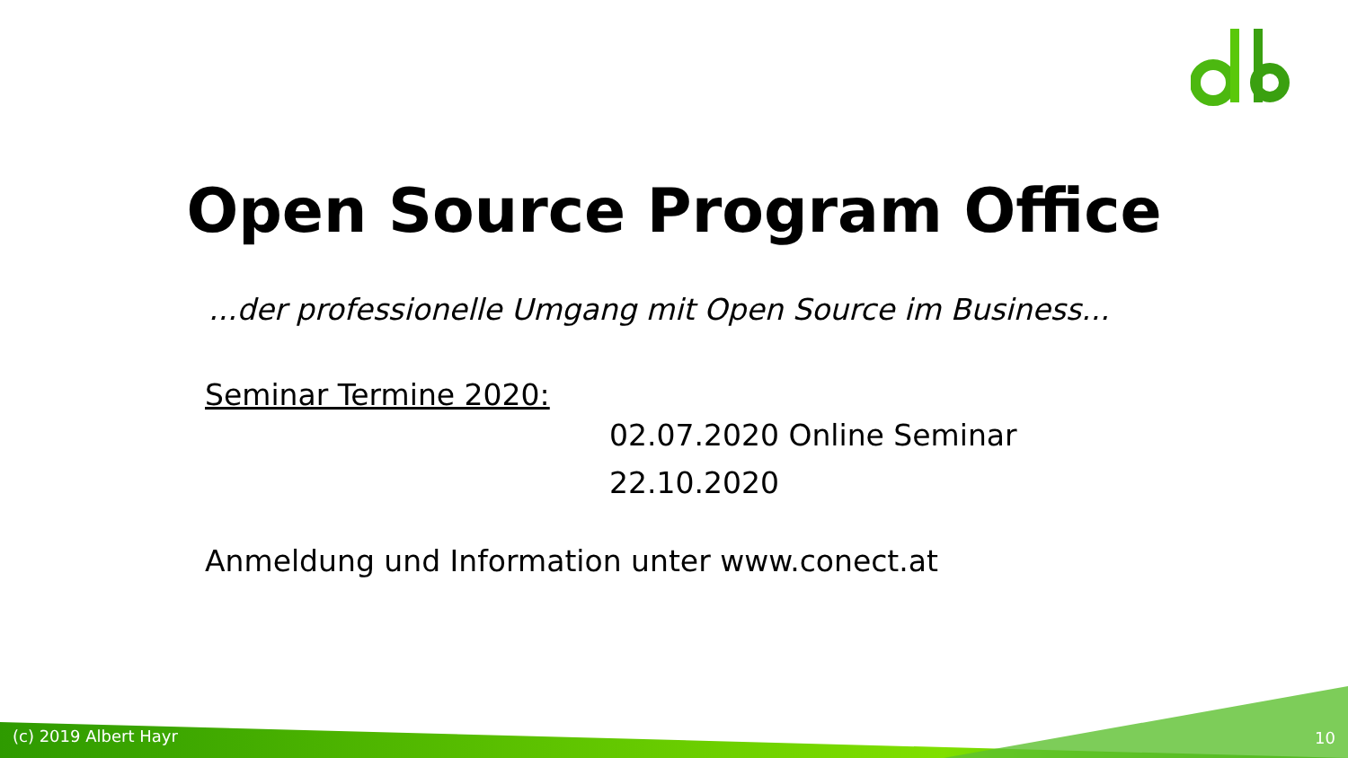Open Source Program Office
...der professionelle Umgang mit Open Source im Business...
Seminar Termine 2020:
02.07.2020 Online Seminar
22.10.2020
Anmeldung und Information unter www.conect.at
(c) 2019 Albert Hayr 10